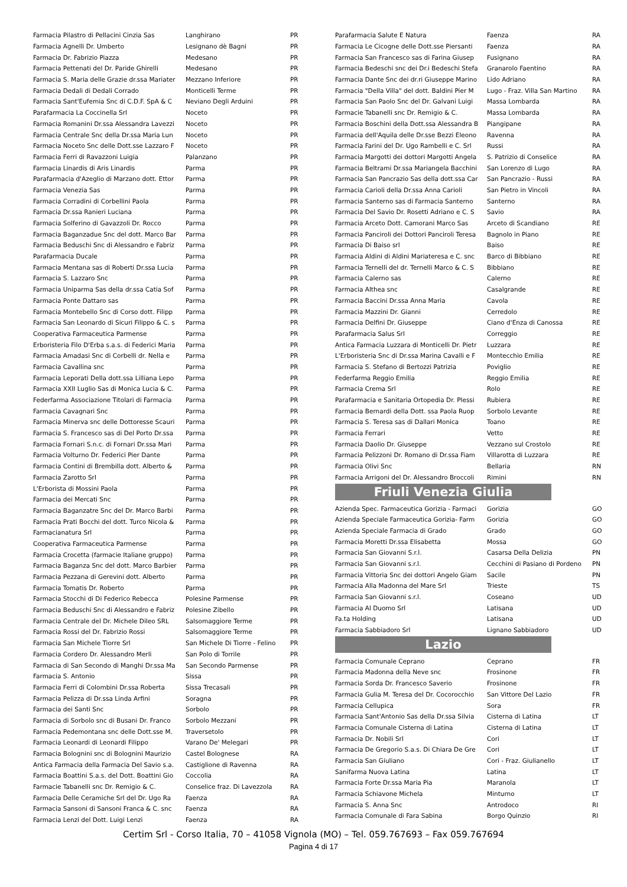| Farmacia Pilastro di Pellacini Cinzia Sas | Langhirano | PR |
| Farmacia Agnelli Dr. Umberto | Lesignano dè Bagni | PR |
| Farmacia Dr. Fabrizio Piazza | Medesano | PR |
| Farmacia Pettenati del Dr. Paride Ghirelli | Medesano | PR |
| Farmacia S. Maria delle Grazie dr.ssa Mariater | Mezzano Inferiore | PR |
| Farmacia Dedali di Dedali Corrado | Monticelli Terme | PR |
| Farmacia Sant'Eufemia Snc di C.D.F. SpA & C | Neviano Degli Arduini | PR |
| Parafarmacia La Coccinella Srl | Noceto | PR |
| Farmacia Romanini Dr.ssa Alessandra Lavezzi | Noceto | PR |
| Farmacia Centrale Snc della Dr.ssa Maria Lun | Noceto | PR |
| Farmacia Noceto Snc delle Dott.sse Lazzaro F | Noceto | PR |
| Farmacia Ferri di Ravazzoni Luigia | Palanzano | PR |
| Farmacia Linardis di Aris Linardis | Parma | PR |
| Parafarmacia d'Azeglio di Marzano dott. Ettor | Parma | PR |
| Farmacia Venezia Sas | Parma | PR |
| Farmacia Corradini di Corbellini Paola | Parma | PR |
| Farmacia Dr.ssa Ranieri Luciana | Parma | PR |
| Farmacia Solferino di Gavazzoli Dr. Rocco | Parma | PR |
| Farmacia Baganzadue Snc del dott. Marco Bar | Parma | PR |
| Farmacia Beduschi Snc di Alessandro e Fabriz | Parma | PR |
| Parafarmacia Ducale | Parma | PR |
| Farmacia Mentana sas di Roberti Dr.ssa Lucia | Parma | PR |
| Farmacia S. Lazzaro Snc | Parma | PR |
| Farmacia Uniparma Sas della dr.ssa Catia Sof | Parma | PR |
| Farmacia Ponte Dattaro sas | Parma | PR |
| Farmacia Montebello Snc di Corso dott. Filipp | Parma | PR |
| Farmacia San Leonardo di Sicuri Filippo & C. s | Parma | PR |
| Cooperativa Farmaceutica Parmense | Parma | PR |
| Erboristeria Filo D'Erba s.a.s. di Federici Maria | Parma | PR |
| Farmacia Amadasi Snc di Corbelli dr. Nella e | Parma | PR |
| Farmacia Cavallina snc | Parma | PR |
| Farmacia Leporati Della dott.ssa Lilliana Lepo | Parma | PR |
| Farmacia XXII Luglio Sas di Monica Lucia & C. | Parma | PR |
| Federfarma Associazione Titolari di Farmacia | Parma | PR |
| Farmacia Cavagnari Snc | Parma | PR |
| Farmacia Minerva snc delle Dottoresse Scauri | Parma | PR |
| Farmacia S. Francesco sas di Del Porto Dr.ssa | Parma | PR |
| Farmacia Fornari S.n.c. di Fornari Dr.ssa Mari | Parma | PR |
| Farmacia Volturno Dr. Federici Pier Dante | Parma | PR |
| Farmacia Contini di Brembilla dott. Alberto & | Parma | PR |
| Farmacia Zarotto Srl | Parma | PR |
| L'Erborista di Mossini Paola | Parma | PR |
| Farmacia dei Mercati Snc | Parma | PR |
| Farmacia Baganzatre Snc del Dr. Marco Barbi | Parma | PR |
| Farmacia Prati Bocchi del dott. Turco Nicola & | Parma | PR |
| Farmacianatura Srl | Parma | PR |
| Cooperativa Farmaceutica Parmense | Parma | PR |
| Farmacia Crocetta (farmacie Italiane gruppo) | Parma | PR |
| Farmacia Baganza Snc del dott. Marco Barbier | Parma | PR |
| Farmacia Pezzana di Gerevini dott. Alberto | Parma | PR |
| Farmacia Tomatis Dr. Roberto | Parma | PR |
| Farmacia Stocchi di Di Federico Rebecca | Polesine Parmense | PR |
| Farmacia Beduschi Snc di Alessandro e Fabriz | Polesine Zibello | PR |
| Farmacia Centrale del Dr. Michele Dileo SRL | Salsomaggiore Terme | PR |
| Farmacia Rossi del Dr. Fabrizio Rossi | Salsomaggiore Terme | PR |
| Farmacia San Michele Tiorre Srl | San Michele Di Tiorre - Felino | PR |
| Farmacia Cordero Dr. Alessandro Merli | San Polo di Torrile | PR |
| Farmacia di San Secondo di Manghi Dr.ssa Ma | San Secondo Parmense | PR |
| Farmacia S. Antonio | Sissa | PR |
| Farmacia Ferri di Colombini Dr.ssa Roberta | Sissa Trecasali | PR |
| Farmacia Pelizza di Dr.ssa Linda Arfini | Soragna | PR |
| Farmacia dei Santi Snc | Sorbolo | PR |
| Farmacia di Sorbolo snc di Busani Dr. Franco | Sorbolo Mezzani | PR |
| Farmacia Pedemontana snc delle Dott.sse M. | Traversetolo | PR |
| Farmacia Leonardi di Leonardi Filippo | Varano De' Melegari | PR |
| Farmacia Bolognini snc di Bolognini Maurizio | Castel Bolognese | RA |
| Antica Farmacia della Farmacia Del Savio s.a. | Castiglione di Ravenna | RA |
| Farmacia Boattini S.a.s. del Dott. Boattini Gio | Coccolia | RA |
| Farmacie Tabanelli snc Dr. Remigio & C. | Conselice fraz. Di Lavezzola | RA |
| Farmacia Delle Ceramiche Srl del Dr. Ugo Ra | Faenza | RA |
| Farmacia Sansoni di Sansoni Franca & C. snc | Faenza | RA |
| Farmacia Lenzi del Dott. Luigi Lenzi | Faenza | RA |
| Parafarmacia Salute E Natura | Faenza | RA |
| Farmacia Le Cicogne delle Dott.sse Piersanti | Faenza | RA |
| Farmacia San Francesco sas di Farina Giusep | Fusignano | RA |
| Farmacia Bedeschi snc dei Dr.i Bedeschi Stefa | Granarolo Faentino | RA |
| Farmacia Dante Snc dei dr.ri Giuseppe Marino | Lido Adriano | RA |
| Farmacia "Della Villa" del dott. Baldini Pier M | Lugo - Fraz. Villa San Martino | RA |
| Farmacia San Paolo Snc del Dr. Galvani Luigi | Massa Lombarda | RA |
| Farmacie Tabanelli snc Dr. Remigio & C. | Massa Lombarda | RA |
| Farmacia Boschini della Dott.ssa Alessandra B | Piangipane | RA |
| Farmacia dell'Aquila delle Dr.sse Bezzi Eleono | Ravenna | RA |
| Farmacia Farini del Dr. Ugo Rambelli e C. Srl | Russi | RA |
| Farmacia Margotti dei dottori Margotti Angela | S. Patrizio di Conselice | RA |
| Farmacia Beltrami Dr.ssa Mariangela Bacchini | San Lorenzo di Lugo | RA |
| Farmacia San Pancrazio Sas della dott.ssa Car | San Pancrazio - Russi | RA |
| Farmacia Carioli della Dr.ssa Anna Carioli | San Pietro in Vincoli | RA |
| Farmacia Santerno sas di Farmacia Santerno | Santerno | RA |
| Farmacia Del Savio Dr. Rosetti Adriano e C. S | Savio | RA |
| Farmacia Arceto Dott. Camorani Marco Sas | Arceto di Scandiano | RE |
| Farmacia Panciroli dei Dottori Panciroli Teresa | Bagnolo in Piano | RE |
| Farmacia Di Baiso srl | Baiso | RE |
| Farmacia Aldini di Aldini Mariateresa e C. snc | Barco di Bibbiano | RE |
| Farmacia Ternelli del dr. Ternelli Marco & C. S | Bibbiano | RE |
| Farmacia Calerno sas | Calerno | RE |
| Farmacia Althea snc | Casalgrande | RE |
| Farmacia Baccini Dr.ssa Anna Maria | Cavola | RE |
| Farmacia Mazzini Dr. Gianni | Cerredolo | RE |
| Farmacia Delfini Dr. Giuseppe | Ciano d'Enza di Canossa | RE |
| Parafarmacia Salus Srl | Correggio | RE |
| Antica Farmacia Luzzara di Monticelli Dr. Pietr | Luzzara | RE |
| L'Erboristeria Snc di Dr.ssa Marina Cavalli e F | Montecchio Emilia | RE |
| Farmacia S. Stefano di Bertozzi Patrizia | Poviglio | RE |
| Federfarma Reggio Emilia | Reggio Emilia | RE |
| Farmacia Crema Srl | Rolo | RE |
| Parafarmacia e Sanitaria Ortopedia Dr. Plessi | Rubiera | RE |
| Farmacia Bernardi della Dott. ssa Paola Ruop | Sorbolo Levante | RE |
| Farmacia S. Teresa sas di Dallari Monica | Toano | RE |
| Farmacia Ferrari | Vetto | RE |
| Farmacia Daolio Dr. Giuseppe | Vezzano sul Crostolo | RE |
| Farmacia Pelizzoni Dr. Romano di Dr.ssa Fiam | Villarotta di Luzzara | RE |
| Farmacia Olivi Snc | Bellaria | RN |
| Farmacia Arrigoni del Dr. Alessandro Broccoli | Rimini | RN |
Friuli Venezia Giulia
| Azienda Spec. Farmaceutica Gorizia - Farmaci | Gorizia | GO |
| Azienda Speciale Farmaceutica Gorizia- Farm | Gorizia | GO |
| Azienda Speciale Farmacia di Grado | Grado | GO |
| Farmacia Moretti Dr.ssa Elisabetta | Mossa | GO |
| Farmacia San Giovanni S.r.l. | Casarsa Della Delizia | PN |
| Farmacia San Giovanni s.r.l. | Cecchini di Pasiano di Pordeno | PN |
| Farmacia Vittoria Snc dei dottori Angelo Giam | Sacile | PN |
| Farmacia Alla Madonna del Mare Srl | Trieste | TS |
| Farmacia San Giovanni s.r.l. | Coseano | UD |
| Farmacia Al Duomo Srl | Latisana | UD |
| Fa.ta Holding | Latisana | UD |
| Farmacia Sabbiadoro Srl | Lignano Sabbiadoro | UD |
Lazio
| Farmacia Comunale Ceprano | Ceprano | FR |
| Farmacia Madonna della Neve snc | Frosinone | FR |
| Farmacia Sorda Dr. Francesco Saverio | Frosinone | FR |
| Farmacia Gulia M. Teresa del Dr. Cocorocchio | San Vittore Del Lazio | FR |
| Farmacia Cellupica | Sora | FR |
| Farmacia Sant'Antonio Sas della Dr.ssa Silvia | Cisterna di Latina | LT |
| Farmacia Comunale Cisterna di Latina | Cisterna di Latina | LT |
| Farmacia Dr. Nobili Srl | Cori | LT |
| Farmacia De Gregorio S.a.s. Di Chiara De Gre | Cori | LT |
| Farmacia San Giuliano | Cori - Fraz. Giulianello | LT |
| Sanifarma Nuova Latina | Latina | LT |
| Farmacia Forte Dr.ssa Maria Pia | Maranola | LT |
| Farmacia Schiavone Michela | Minturno | LT |
| Farmacia S. Anna Snc | Antrodoco | RI |
| Farmacia Comunale di Fara Sabina | Borgo Quinzio | RI |
Certim Srl - Corso Italia, 70 – 41058 Vignola (MO) – Tel. 059.767693 – Fax 059.767694
Pagina 4 di 17